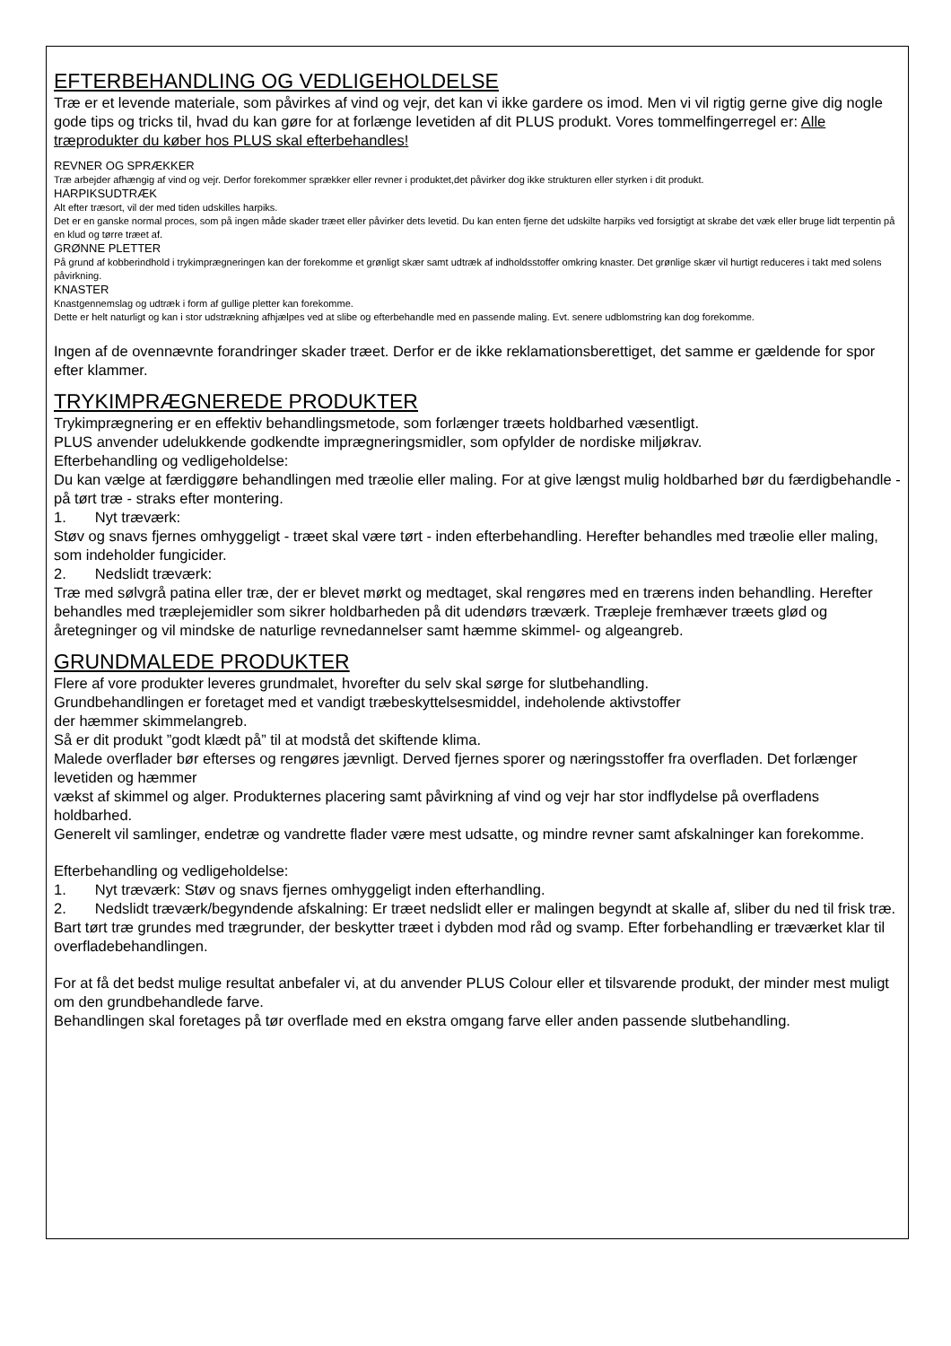EFTERBEHANDLING OG VEDLIGEHOLDELSE
Træ er et levende materiale, som påvirkes af vind og vejr, det kan vi ikke gardere os imod. Men vi vil rigtig gerne give dig nogle gode tips og tricks til, hvad du kan gøre for at forlænge levetiden af dit PLUS produkt. Vores tommelfingerregel er: Alle træprodukter du køber hos PLUS skal efterbehandles!
REVNER OG SPRÆKKER
Træ arbejder afhængig af vind og vejr. Derfor forekommer sprækker eller revner i produktet,det påvirker dog ikke strukturen eller styrken i dit produkt.
HARPIKSUDTRÆK
Alt efter træsort, vil der med tiden udskilles harpiks.
Det er en ganske normal proces, som på ingen måde skader træet eller påvirker dets levetid. Du kan enten fjerne det udskilte harpiks ved forsigtigt at skrabe det væk eller bruge lidt terpentin på en klud og tørre træet af.
GRØNNE PLETTER
På grund af kobberindhold i trykimprægneringen kan der forekomme et grønligt skær samt udtræk af indholdsstoffer omkring knaster. Det grønlige skær vil hurtigt reduceres i takt med solens påvirkning.
KNASTER
Knastgennemslag og udtræk i form af gullige pletter kan forekomme.
Dette er helt naturligt og kan i stor udstrækning afhjælpes ved at slibe og efterbehandle med en passende maling. Evt. senere udblomstring kan dog forekomme.
Ingen af de ovennævnte forandringer skader træet. Derfor er de ikke reklamationsberettiget, det samme er gældende for spor efter klammer.
TRYKIMPRÆGNEREDE PRODUKTER
Trykimprægnering er en effektiv behandlingsmetode, som forlænger træets holdbarhed væsentligt.
PLUS anvender udelukkende godkendte imprægneringsmidler, som opfylder de nordiske miljøkrav.
Efterbehandling og vedligeholdelse:
Du kan vælge at færdiggøre behandlingen med træolie eller maling. For at give længst mulig holdbarhed bør du færdigbehandle - på tørt træ - straks efter montering.
1. Nyt træværk:
Støv og snavs fjernes omhyggeligt - træet skal være tørt - inden efterbehandling. Herefter behandles med træolie eller maling, som indeholder fungicider.
2. Nedslidt træværk:
Træ med sølvgrå patina eller træ, der er blevet mørkt og medtaget, skal rengøres med en trærens inden behandling. Herefter behandles med træplejemidler som sikrer holdbarheden på dit udendørs træværk. Træpleje fremhæver træets glød og åretegninger og vil mindske de naturlige revnedannelser samt hæmme skimmel- og algeangreb.
GRUNDMALEDE PRODUKTER
Flere af vore produkter leveres grundmalet, hvorefter du selv skal sørge for slutbehandling.
Grundbehandlingen er foretaget med et vandigt træbeskyttelsesmiddel, indeholende aktivstoffer
der hæmmer skimmelangreb.
Så er dit produkt ”godt klædt på” til at modstå det skiftende klima.
Malede overflader bør efterses og rengøres jævnligt. Derved fjernes sporer og næringsstoffer fra overfladen. Det forlænger levetiden og hæmmer
vækst af skimmel og alger. Produkternes placering samt påvirkning af vind og vejr har stor indflydelse på overfladens holdbarhed.
Generelt vil samlinger, endetræ og vandrette flader være mest udsatte, og mindre revner samt afskalninger kan forekomme.
Efterbehandling og vedligeholdelse:
1. Nyt træværk: Støv og snavs fjernes omhyggeligt inden efterhandling.
2. Nedslidt træværk/begyndende afskalning: Er træet nedslidt eller er malingen begyndt at skalle af, sliber du ned til frisk træ. Bart tørt træ grundes med trægrunder, der beskytter træet i dybden mod råd og svamp. Efter forbehandling er træværket klar til overfladebehandlingen.
For at få det bedst mulige resultat anbefaler vi, at du anvender PLUS Colour eller et tilsvarende produkt, der minder mest muligt om den grundbehandlede farve.
Behandlingen skal foretages på tør overflade med en ekstra omgang farve eller anden passende slutbehandling.